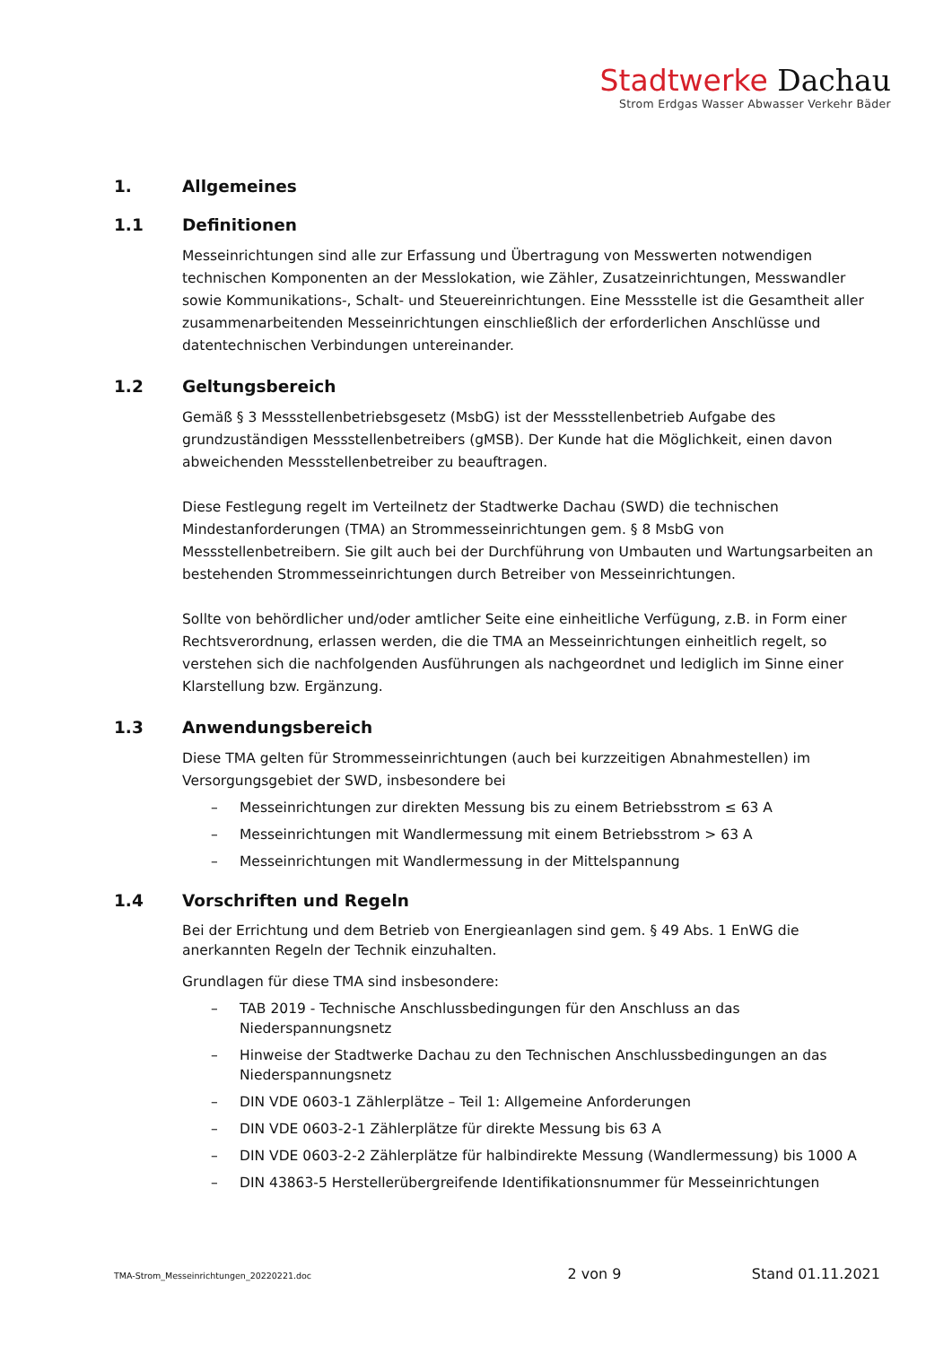Stadtwerke Dachau
Strom Erdgas Wasser Abwasser Verkehr Bäder
1. Allgemeines
1.1 Definitionen
Messeinrichtungen sind alle zur Erfassung und Übertragung von Messwerten notwendigen technischen Komponenten an der Messlokation, wie Zähler, Zusatzeinrichtungen, Messwandler sowie Kommunikations-, Schalt- und Steuereinrichtungen. Eine Messstelle ist die Gesamtheit aller zusammenarbeitenden Messeinrichtungen einschließlich der erforderlichen Anschlüsse und datentechnischen Verbindungen untereinander.
1.2 Geltungsbereich
Gemäß § 3 Messstellenbetriebsgesetz (MsbG) ist der Messstellenbetrieb Aufgabe des grundzuständigen Messstellenbetreibers (gMSB). Der Kunde hat die Möglichkeit, einen davon abweichenden Messstellenbetreiber zu beauftragen.
Diese Festlegung regelt im Verteilnetz der Stadtwerke Dachau (SWD) die technischen Mindestanforderungen (TMA) an Strommesseinrichtungen gem. § 8 MsbG von Messstellenbetreibern. Sie gilt auch bei der Durchführung von Umbauten und Wartungsarbeiten an bestehenden Strommesseinrichtungen durch Betreiber von Messeinrichtungen.
Sollte von behördlicher und/oder amtlicher Seite eine einheitliche Verfügung, z.B. in Form einer Rechtsverordnung, erlassen werden, die die TMA an Messeinrichtungen einheitlich regelt, so verstehen sich die nachfolgenden Ausführungen als nachgeordnet und lediglich im Sinne einer Klarstellung bzw. Ergänzung.
1.3 Anwendungsbereich
Diese TMA gelten für Strommesseinrichtungen (auch bei kurzzeitigen Abnahmestellen) im Versorgungsgebiet der SWD, insbesondere bei
– Messeinrichtungen zur direkten Messung bis zu einem Betriebsstrom ≤ 63 A
– Messeinrichtungen mit Wandlermessung mit einem Betriebsstrom > 63 A
– Messeinrichtungen mit Wandlermessung in der Mittelspannung
1.4 Vorschriften und Regeln
Bei der Errichtung und dem Betrieb von Energieanlagen sind gem. § 49 Abs. 1 EnWG die anerkannten Regeln der Technik einzuhalten.
Grundlagen für diese TMA sind insbesondere:
– TAB 2019 - Technische Anschlussbedingungen für den Anschluss an das Niederspannungsnetz
– Hinweise der Stadtwerke Dachau zu den Technischen Anschlussbedingungen an das Niederspannungsnetz
– DIN VDE 0603-1 Zählerplätze – Teil 1: Allgemeine Anforderungen
– DIN VDE 0603-2-1 Zählerplätze für direkte Messung bis 63 A
– DIN VDE 0603-2-2 Zählerplätze für halbindirekte Messung (Wandlermessung) bis 1000 A
– DIN 43863-5 Herstellerübergreifende Identifikationsnummer für Messeinrichtungen
TMA-Strom_Messeinrichtungen_20220221.doc 2 von 9 Stand 01.11.2021